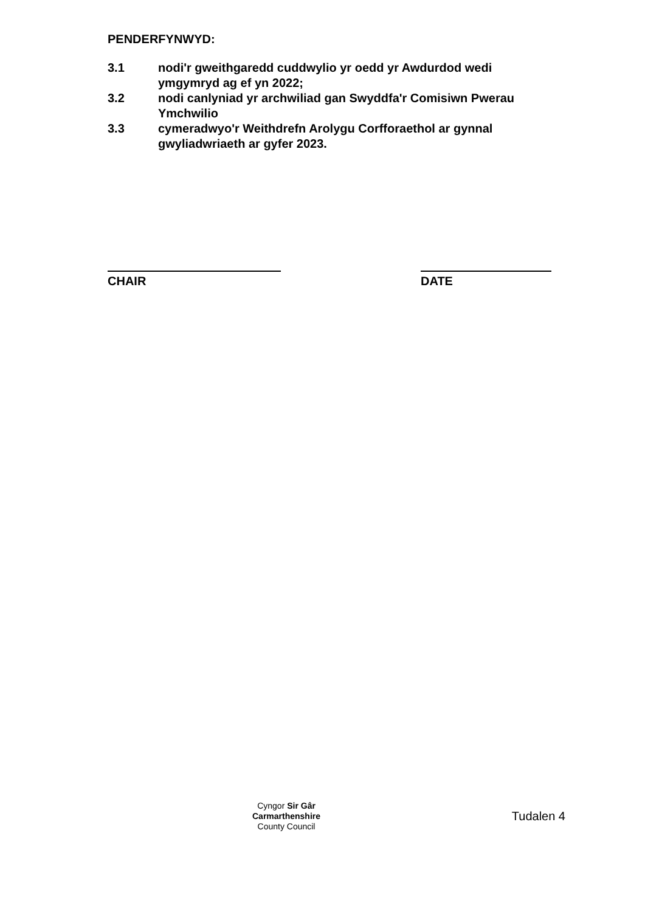PENDERFYNWYD:
3.1 nodi'r gweithgaredd cuddwylio yr oedd yr Awdurdod wedi ymgymryd ag ef yn 2022;
3.2 nodi canlyniad yr archwiliad gan Swyddfa'r Comisiwn Pwerau Ymchwilio
3.3 cymeradwyo'r Weithdrefn Arolygu Corfforaethol ar gynnal gwyliadwriaeth ar gyfer 2023.
CHAIR DATE
Cyngor Sir Gâr
Carmarthenshire
County Council
Tudalen 4